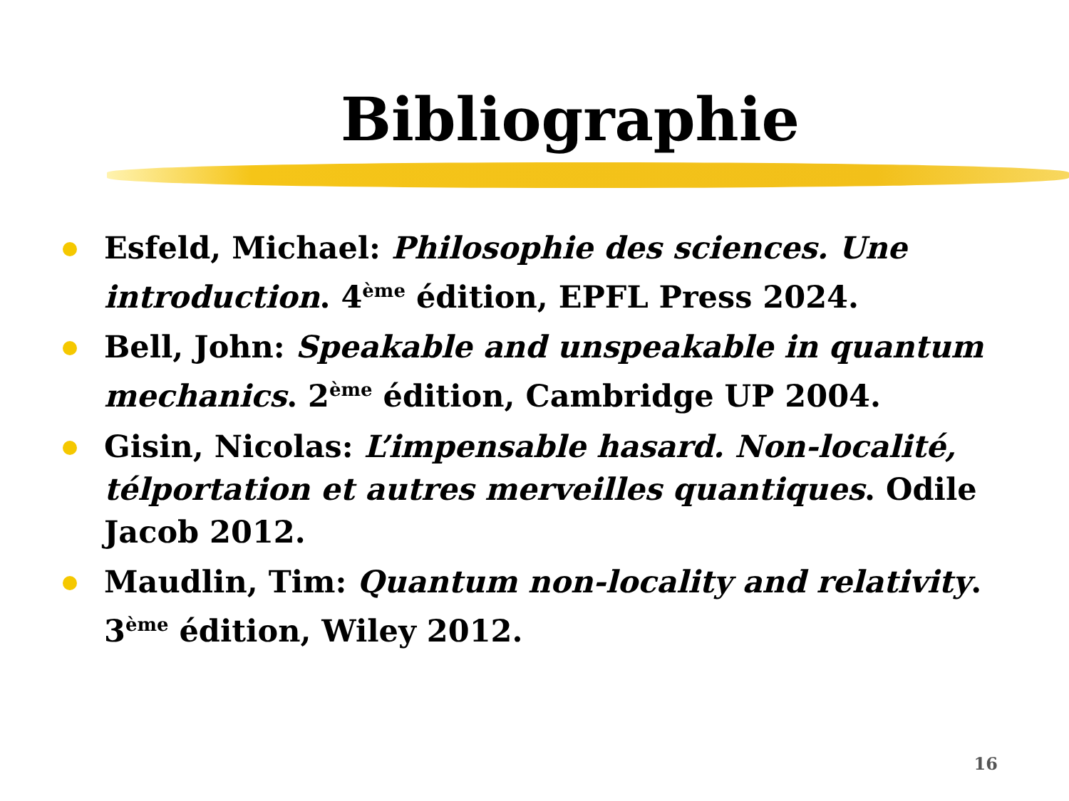Bibliographie
Esfeld, Michael: Philosophie des sciences. Une introduction. 4<sup>ème</sup> édition, EPFL Press 2024.
Bell, John: Speakable and unspeakable in quantum mechanics. 2<sup>ème</sup> édition, Cambridge UP 2004.
Gisin, Nicolas: L’impensable hasard. Non-localité, télportation et autres merveilles quantiques. Odile Jacob 2012.
Maudlin, Tim: Quantum non-locality and relativity. 3<sup>ème</sup> édition, Wiley 2012.
16